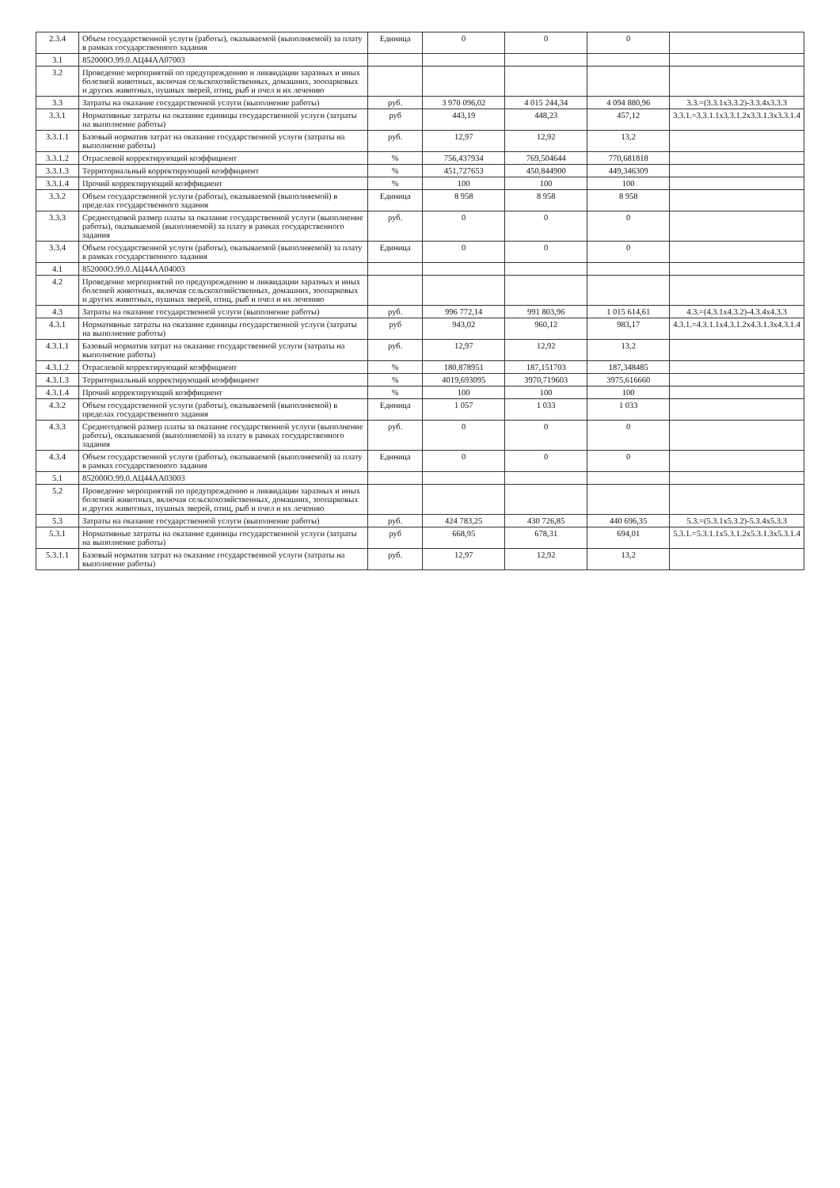| 2.3.4 | Объем государственной услуги (работы), оказываемой (выполняемой) за плату в рамках государственного задания | Единица | 0 | 0 | 0 | |
| 3.1 | 852000О.99.0.АЦ44АА07003 | | | | | |
| 3.2 | Проведение мероприятий по предупреждению и ликвидации заразных и иных болезней животных, включая сельскохозяйственных, домашних, зоопарковых и других животных, пушных зверей, птиц, рыб и пчел и их лечению | | | | | |
| 3.3 | Затраты на оказание государственной услуги (выполнение работы) | руб. | 3 970 096,02 | 4 015 244,34 | 4 094 880,96 | 3.3.=(3.3.1х3.3.2)-3.3.4х3.3.3 |
| 3.3.1 | Нормативные затраты на оказание единицы государственной услуги (затраты на выполнение работы) | руб | 443,19 | 448,23 | 457,12 | 3.3.1.=3.3.1.1х3.3.1.2х3.3.1.3х3.3.1.4 |
| 3.3.1.1 | Базовый норматив затрат на оказание государственной услуги (затраты на выполнение работы) | руб. | 12,97 | 12,92 | 13,2 | |
| 3.3.1.2 | Отраслевой корректирующий коэффициент | % | 756,437934 | 769,504644 | 770,681818 | |
| 3.3.1.3 | Территориальный корректирующий коэффициент | % | 451,727653 | 450,844900 | 449,346309 | |
| 3.3.1.4 | Прочий корректирующий коэффициент | % | 100 | 100 | 100 | |
| 3.3.2 | Объем государственной услуги (работы), оказываемой (выполняемой) в пределах государственного задания | Единица | 8 958 | 8 958 | 8 958 | |
| 3.3.3 | Среднегодовой размер платы за оказание государственной услуги (выполнение работы), оказываемой (выполняемой) за плату в рамках государственного задания | руб. | 0 | 0 | 0 | |
| 3.3.4 | Объем государственной услуги (работы), оказываемой (выполняемой) за плату в рамках государственного задания | Единица | 0 | 0 | 0 | |
| 4.1 | 852000О.99.0.АЦ44АА04003 | | | | | |
| 4.2 | Проведение мероприятий по предупреждению и ликвидации заразных и иных болезней животных, включая сельскохозяйственных, домашних, зоопарковых и других животных, пушных зверей, птиц, рыб и пчел и их лечению | | | | | |
| 4.3 | Затраты на оказание государственной услуги (выполнение работы) | руб. | 996 772,14 | 991 803,96 | 1 015 614,61 | 4.3.=(4.3.1х4.3.2)-4.3.4х4.3.3 |
| 4.3.1 | Нормативные затраты на оказание единицы государственной услуги (затраты на выполнение работы) | руб | 943,02 | 960,12 | 983,17 | 4.3.1.=4.3.1.1х4.3.1.2х4.3.1.3х4.3.1.4 |
| 4.3.1.1 | Базовый норматив затрат на оказание государственной услуги (затраты на выполнение работы) | руб. | 12,97 | 12,92 | 13,2 | |
| 4.3.1.2 | Отраслевой корректирующий коэффициент | % | 180,878951 | 187,151703 | 187,348485 | |
| 4.3.1.3 | Территориальный корректирующий коэффициент | % | 4019,693095 | 3970,719603 | 3975,616660 | |
| 4.3.1.4 | Прочий корректирующий коэффициент | % | 100 | 100 | 100 | |
| 4.3.2 | Объем государственной услуги (работы), оказываемой (выполняемой) в пределах государственного задания | Единица | 1 057 | 1 033 | 1 033 | |
| 4.3.3 | Среднегодовой размер платы за оказание государственной услуги (выполнение работы), оказываемой (выполняемой) за плату в рамках государственного задания | руб. | 0 | 0 | 0 | |
| 4.3.4 | Объем государственной услуги (работы), оказываемой (выполняемой) за плату в рамках государственного задания | Единица | 0 | 0 | 0 | |
| 5.1 | 852000О.99.0.АЦ44АА03003 | | | | | |
| 5.2 | Проведение мероприятий по предупреждению и ликвидации заразных и иных болезней животных, включая сельскохозяйственных, домашних, зоопарковых и других животных, пушных зверей, птиц, рыб и пчел и их лечению | | | | | |
| 5.3 | Затраты на оказание государственной услуги (выполнение работы) | руб. | 424 783,25 | 430 726,85 | 440 696,35 | 5.3.=(5.3.1х5.3.2)-5.3.4х5.3.3 |
| 5.3.1 | Нормативные затраты на оказание единицы государственной услуги (затраты на выполнение работы) | руб | 668,95 | 678,31 | 694,01 | 5.3.1.=5.3.1.1х5.3.1.2х5.3.1.3х5.3.1.4 |
| 5.3.1.1 | Базовый норматив затрат на оказание государственной услуги (затраты на выполнение работы) | руб. | 12,97 | 12,92 | 13,2 | |